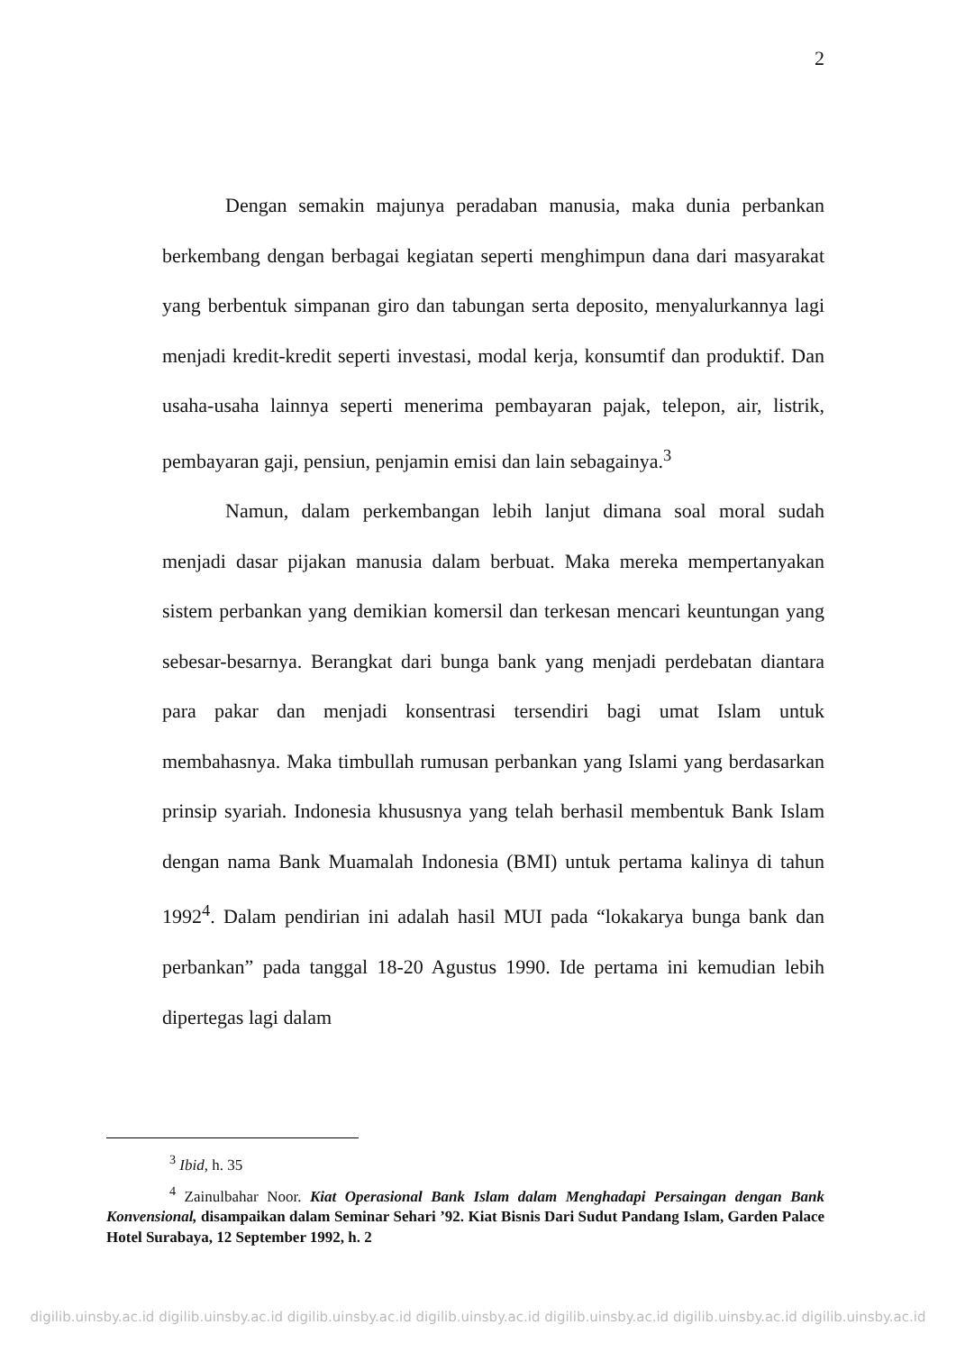2
Dengan semakin majunya peradaban manusia, maka dunia perbankan berkembang dengan berbagai kegiatan seperti menghimpun dana dari masyarakat yang berbentuk simpanan giro dan tabungan serta deposito, menyalurkannya lagi menjadi kredit-kredit seperti investasi, modal kerja, konsumtif dan produktif. Dan usaha-usaha lainnya seperti menerima pembayaran pajak, telepon, air, listrik, pembayaran gaji, pensiun, penjamin emisi dan lain sebagainya.<sup>3</sup>
Namun, dalam perkembangan lebih lanjut dimana soal moral sudah menjadi dasar pijakan manusia dalam berbuat. Maka mereka mempertanyakan sistem perbankan yang demikian komersil dan terkesan mencari keuntungan yang sebesar-besarnya. Berangkat dari bunga bank yang menjadi perdebatan diantara para pakar dan menjadi konsentrasi tersendiri bagi umat Islam untuk membahasnya. Maka timbullah rumusan perbankan yang Islami yang berdasarkan prinsip syariah. Indonesia khususnya yang telah berhasil membentuk Bank Islam dengan nama Bank Muamalah Indonesia (BMI) untuk pertama kalinya di tahun 1992<sup>4</sup>. Dalam pendirian ini adalah hasil MUI pada “lokakarya bunga bank dan perbankan” pada tanggal 18-20 Agustus 1990. Ide pertama ini kemudian lebih dipertegas lagi dalam
<sup>3</sup> Ibid, h. 35
<sup>4</sup> Zainulbahar Noor. Kiat Operasional Bank Islam dalam Menghadapi Persaingan dengan Bank Konvensional, disampaikan dalam Seminar Sehari ’92. Kiat Bisnis Dari Sudut Pandang Islam, Garden Palace Hotel Surabaya, 12 September 1992, h. 2
digilib.uinsby.ac.id digilib.uinsby.ac.id digilib.uinsby.ac.id digilib.uinsby.ac.id digilib.uinsby.ac.id digilib.uinsby.ac.id digilib.uinsby.ac.id